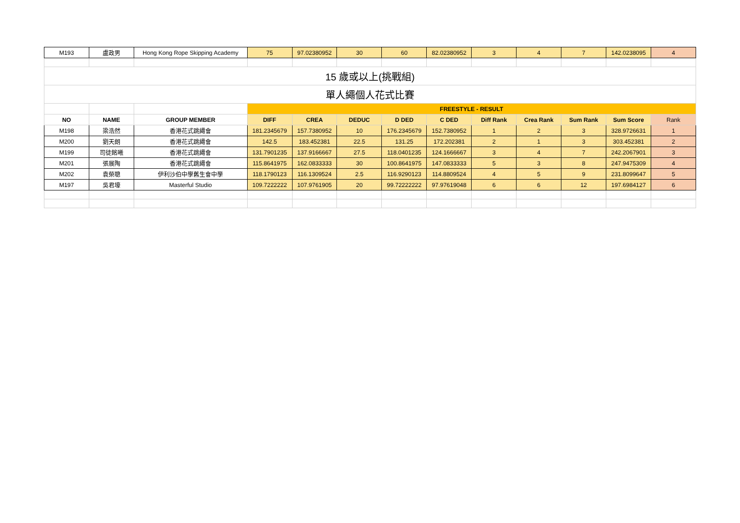| M193 | 盧政男 | Hong Kong Rope Skipping Academy | 75 | 97.02380952 | 30 | 60 | 82.02380952 | 3 | 4 | 7 | 142.0238095 | 4 |
| 15 歲或以上(挑戰組) | | | | | | | | | | | | |
| 單人繩個人花式比賽 | | | | | | | | | | | | |
| | | | FREESTYLE - RESULT | | | | | | | | | |
| NO | NAME | GROUP MEMBER | DIFF | CREA | DEDUC | D DED | C DED | Diff Rank | Crea Rank | Sum Rank | Sum Score | Rank |
| M198 | 梁浩然 | 香港花式跳繩會 | 181.2345679 | 157.7380952 | 10 | 176.2345679 | 152.7380952 | 1 | 2 | 3 | 328.9726631 | 1 |
| M200 | 劉天朗 | 香港花式跳繩會 | 142.5 | 183.452381 | 22.5 | 131.25 | 172.202381 | 2 | 1 | 3 | 303.452381 | 2 |
| M199 | 司徒銘曦 | 香港花式跳繩會 | 131.7901235 | 137.9166667 | 27.5 | 118.0401235 | 124.1666667 | 3 | 4 | 7 | 242.2067901 | 3 |
| M201 | 張展陶 | 香港花式跳繩會 | 115.8641975 | 162.0833333 | 30 | 100.8641975 | 147.0833333 | 5 | 3 | 8 | 247.9475309 | 4 |
| M202 | 袁榮聰 | 伊利沙伯中學舊生會中學 | 118.1790123 | 116.1309524 | 2.5 | 116.9290123 | 114.8809524 | 4 | 5 | 9 | 231.8099647 | 5 |
| M197 | 吳君壕 | Masterful Studio | 109.7222222 | 107.9761905 | 20 | 99.72222222 | 97.97619048 | 6 | 6 | 12 | 197.6984127 | 6 |